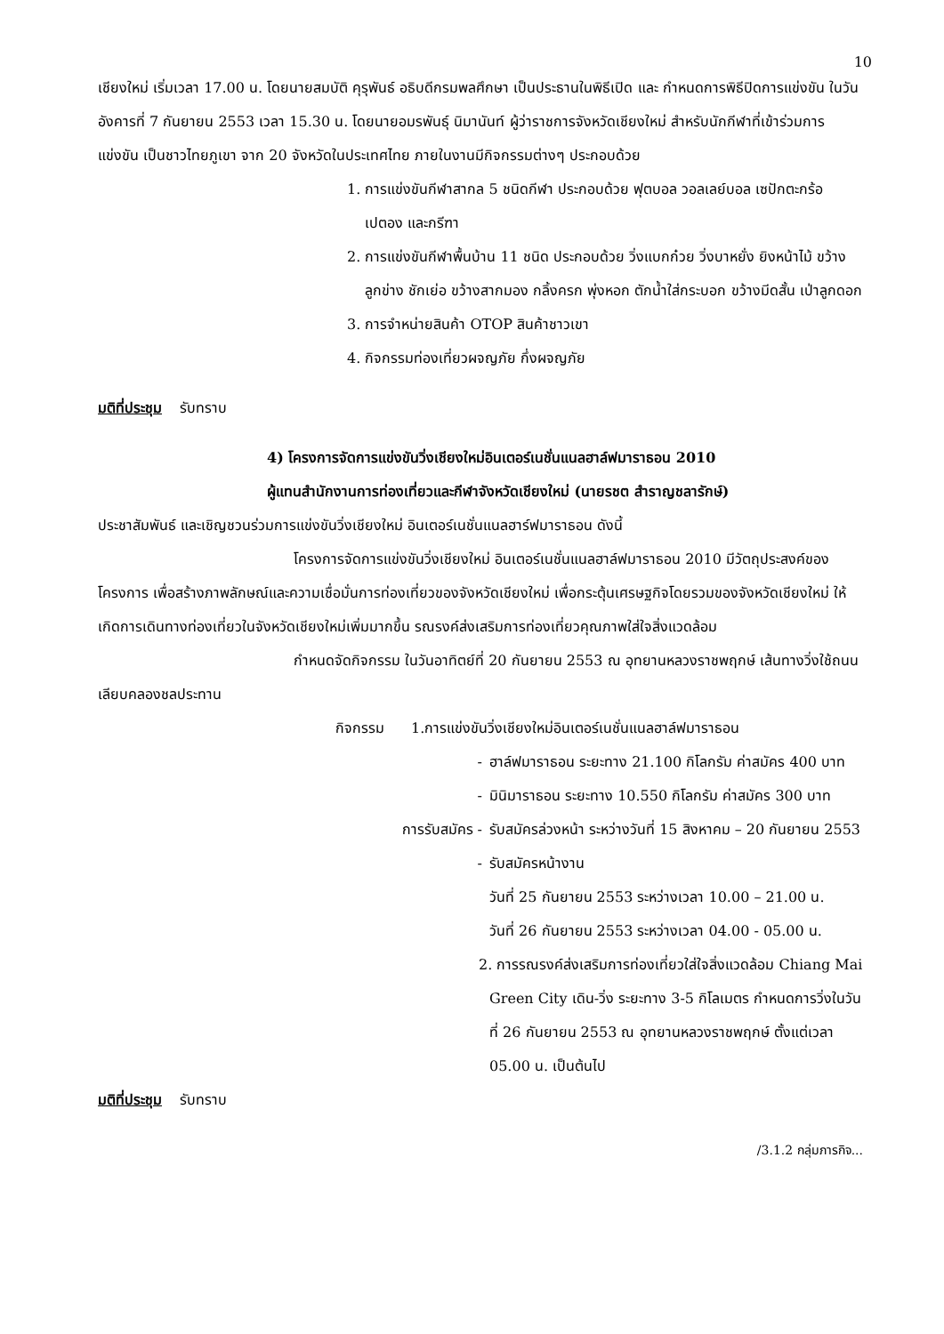10
เชียงใหม่ เริ่มเวลา 17.00 น. โดยนายสมบัติ คุรุพันธ์ อธิบดีกรมพลศึกษา เป็นประธานในพิธีเปิด และ กำหนดการพิธีปิดการแข่งขัน ในวันอังคารที่ 7 กันยายน 2553 เวลา 15.30 น. โดยนายอมรพันธุ์ นิมานันท์ ผู้ว่าราชการจังหวัดเชียงใหม่ สำหรับนักกีฬาที่เข้าร่วมการแข่งขัน เป็นชาวไทยภูเขา จาก 20 จังหวัดในประเทศไทย ภายในงานมีกิจกรรมต่างๆ ประกอบด้วย
1. การแข่งขันกีฬาสากล 5 ชนิดกีฬา ประกอบด้วย ฟุตบอล วอลเลย์บอล เซปักตะกร้อ เปตอง และกรีฑา
2. การแข่งขันกีฬาพื้นบ้าน 11 ชนิด ประกอบด้วย วิ่งแบกก๋วย วิ่งบาหยั่ง ยิงหน้าไม้ ขว้างลูกข่าง ชักเย่อ ขว้างสากมอง กลิ้งครก พุ่งหอก ตักน้ำใส่กระบอก ขว้างมีดสั้น เป่าลูกดอก
3. การจำหน่ายสินค้า OTOP สินค้าชาวเขา
4. กิจกรรมท่องเที่ยวผจญภัย กึ่งผจญภัย
มติที่ประชุม รับทราบ
4) โครงการจัดการแข่งขันวิ่งเชียงใหม่อินเตอร์เนชั่นแนลฮาล์ฟมาราธอน 2010
ผู้แทนสำนักงานการท่องเที่ยวและกีฬาจังหวัดเชียงใหม่ (นายรชต สำราญชลารักษ์)
ประชาสัมพันธ์ และเชิญชวนร่วมการแข่งขันวิ่งเชียงใหม่ อินเตอร์เนชั่นแนลฮาร์ฟมาราธอน ดังนี้
โครงการจัดการแข่งขันวิ่งเชียงใหม่ อินเตอร์เนชั่นแนลฮาล์ฟมาราธอน 2010 มีวัตถุประสงค์ของโครงการ เพื่อสร้างภาพลักษณ์และความเชื่อมั่นการท่องเที่ยวของจังหวัดเชียงใหม่ เพื่อกระตุ้นเศรษฐกิจโดยรวมของจังหวัดเชียงใหม่ ให้เกิดการเดินทางท่องเที่ยวในจังหวัดเชียงใหม่เพิ่มมากขึ้น รณรงค์ส่งเสริมการท่องเที่ยวคุณภาพใส่ใจสิ่งแวดล้อม
กำหนดจัดกิจกรรม ในวันอาทิตย์ที่ 20 กันยายน 2553 ณ อุทยานหลวงราชพฤกษ์ เส้นทางวิ่งใช้ถนนเลียบคลองชลประทาน
กิจกรรม 1.การแข่งขันวิ่งเชียงใหม่อินเตอร์เนชั่นแนลฮาล์ฟมาราธอน
- ฮาล์ฟมาราธอน ระยะทาง 21.100 กิโลกรัม ค่าสมัคร 400 บาท
- มินิมาราธอน ระยะทาง 10.550 กิโลกรัม ค่าสมัคร 300 บาท
การรับสมัคร - รับสมัครล่วงหน้า ระหว่างวันที่ 15 สิงหาคม – 20 กันยายน 2553
- รับสมัครหน้างาน
วันที่ 25 กันยายน 2553 ระหว่างเวลา 10.00 – 21.00 น.
วันที่ 26 กันยายน 2553 ระหว่างเวลา 04.00 - 05.00 น.
2. การรณรงค์ส่งเสริมการท่องเที่ยวใส่ใจสิ่งแวดล้อม Chiang Mai Green City เดิน-วิ่ง ระยะทาง 3-5 กิโลเมตร กำหนดการวิ่งในวันที่ 26 กันยายน 2553 ณ อุทยานหลวงราชพฤกษ์ ตั้งแต่เวลา 05.00 น. เป็นต้นไป
มติที่ประชุม รับทราบ
/3.1.2 กลุ่มภารกิจ...